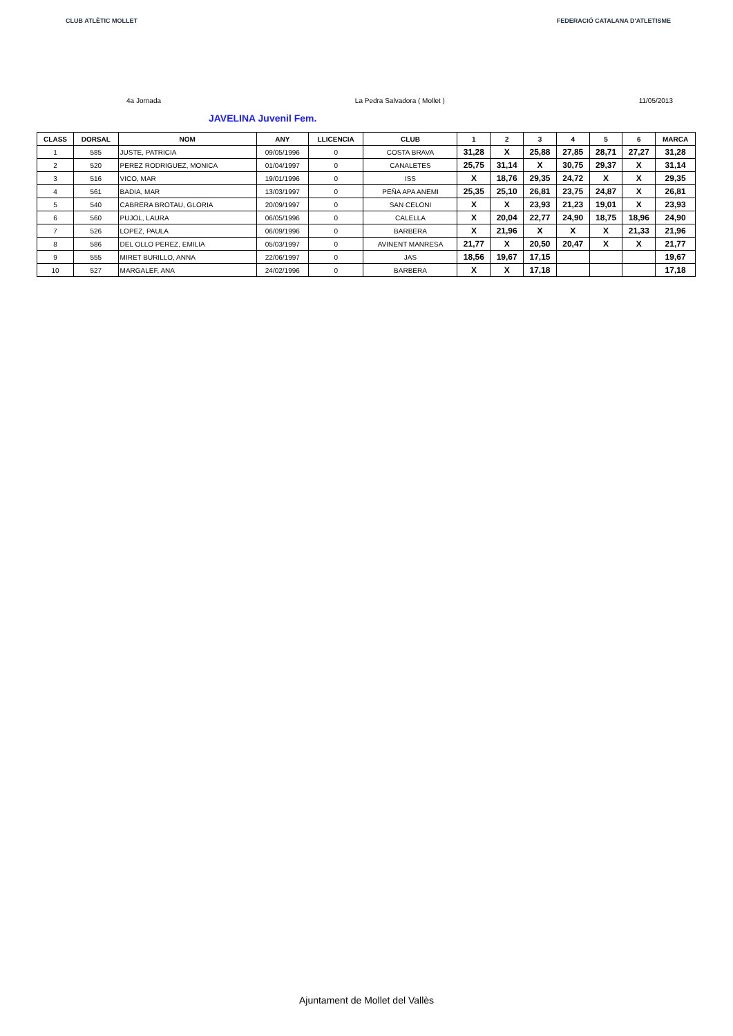CLUB ATLÈTIC MOLLET FEDERACIÓ CATALANA D'ATLETISME
4a Jornada La Pedra Salvadora ( Mollet ) 11/05/2013
JAVELINA Juvenil Fem.
| CLASS | DORSAL | NOM | ANY | LLICENCIA | CLUB | 1 | 2 | 3 | 4 | 5 | 6 | MARCA |
| --- | --- | --- | --- | --- | --- | --- | --- | --- | --- | --- | --- | --- |
| 1 | 585 | JUSTE, PATRICIA | 09/05/1996 | 0 | COSTA BRAVA | 31,28 | X | 25,88 | 27,85 | 28,71 | 27,27 | 31,28 |
| 2 | 520 | PEREZ RODRIGUEZ, MONICA | 01/04/1997 | 0 | CANALETES | 25,75 | 31,14 | X | 30,75 | 29,37 | X | 31,14 |
| 3 | 516 | VICO, MAR | 19/01/1996 | 0 | ISS | X | 18,76 | 29,35 | 24,72 | X | X | 29,35 |
| 4 | 561 | BADIA, MAR | 13/03/1997 | 0 | PEÑA APA ANEMI | 25,35 | 25,10 | 26,81 | 23,75 | 24,87 | X | 26,81 |
| 5 | 540 | CABRERA BROTAU, GLORIA | 20/09/1997 | 0 | SAN CELONI | X | X | 23,93 | 21,23 | 19,01 | X | 23,93 |
| 6 | 560 | PUJOL, LAURA | 06/05/1996 | 0 | CALELLA | X | 20,04 | 22,77 | 24,90 | 18,75 | 18,96 | 24,90 |
| 7 | 526 | LOPEZ, PAULA | 06/09/1996 | 0 | BARBERA | X | 21,96 | X | X | X | 21,33 | 21,96 |
| 8 | 586 | DEL OLLO PEREZ, EMILIA | 05/03/1997 | 0 | AVINENT MANRESA | 21,77 | X | 20,50 | 20,47 | X | X | 21,77 |
| 9 | 555 | MIRET BURILLO, ANNA | 22/06/1997 | 0 | JAS | 18,56 | 19,67 | 17,15 | | | | 19,67 |
| 10 | 527 | MARGALEF, ANA | 24/02/1996 | 0 | BARBERA | X | X | 17,18 | | | | 17,18 |
Ajuntament de Mollet del Vallès